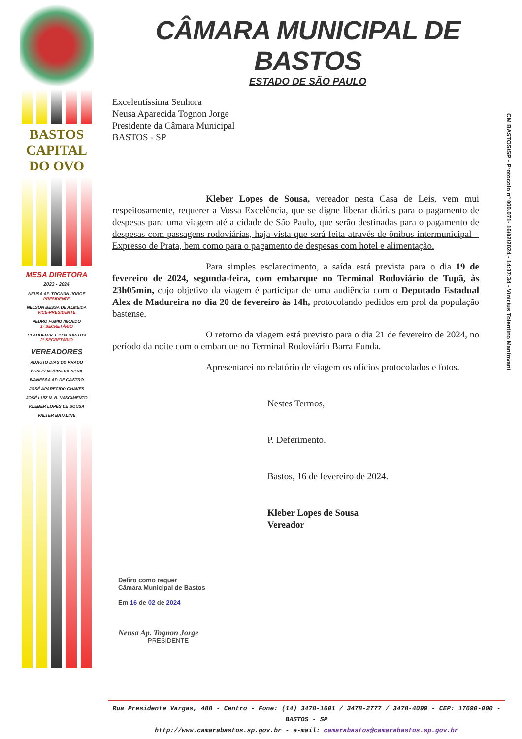BASTOS
CAPITAL
DO OVO
MESA DIRETORA
2023 - 2024
NEUSA AP. TOGNON JORGE
PRESIDENTE
NELSON BESSA DE ALMEIDA
VICE-PRESIDENTE
PEDRO FUMIO NIKAIDO
1º SECRETÁRIO
CLAUDEMIR J. DOS SANTOS
2º SECRETÁRIO
VEREADORES
ADAUTO DIAS DO PRADO
EDSON MOURA DA SILVA
IVANESSA AP. DE CASTRO
JOSÉ APARECIDO CHAVES
JOSÉ LUIZ N. B. NASCIMENTO
KLEBER LOPES DE SOUSA
VALTER BATALINE
CÂMARA MUNICIPAL DE BASTOS
ESTADO DE SÃO PAULO
CM BASTOS/SP - Protocolo nº 000.071- 16/02/2024 - 14:37:34 - Vinicius Tolentino Mantovani
Excelentíssima Senhora
Neusa Aparecida Tognon Jorge
Presidente da Câmara Municipal
BASTOS - SP
Kleber Lopes de Sousa, vereador nesta Casa de Leis, vem mui respeitosamente, requerer a Vossa Excelência, que se digne liberar diárias para o pagamento de despesas para uma viagem até a cidade de São Paulo, que serão destinadas para o pagamento de despesas com passagens rodoviárias, haja vista que será feita através de ônibus intermunicipal – Expresso de Prata, bem como para o pagamento de despesas com hotel e alimentação.
Para simples esclarecimento, a saída está prevista para o dia 19 de fevereiro de 2024, segunda-feira, com embarque no Terminal Rodoviário de Tupã, às 23h05min, cujo objetivo da viagem é participar de uma audiência com o Deputado Estadual Alex de Madureira no dia 20 de fevereiro às 14h, protocolando pedidos em prol da população bastense.
O retorno da viagem está previsto para o dia 21 de fevereiro de 2024, no período da noite com o embarque no Terminal Rodoviário Barra Funda.
Apresentarei no relatório de viagem os ofícios protocolados e fotos.
Nestes Termos,
P. Deferimento.
Bastos, 16 de fevereiro de 2024.
Kleber Lopes de Sousa
Vereador
Defiro como requer
Câmara Municipal de Bastos
Em 16 de 02 de 2024
Neusa Ap. Tognon Jorge
PRESIDENTE
Rua Presidente Vargas, 488 - Centro - Fone: (14) 3478-1601 / 3478-2777 / 3478-4099 - CEP: 17690-000 - BASTOS - SP
http://www.camarabastos.sp.gov.br - e-mail: camarabastos@camarabastos.sp.gov.br